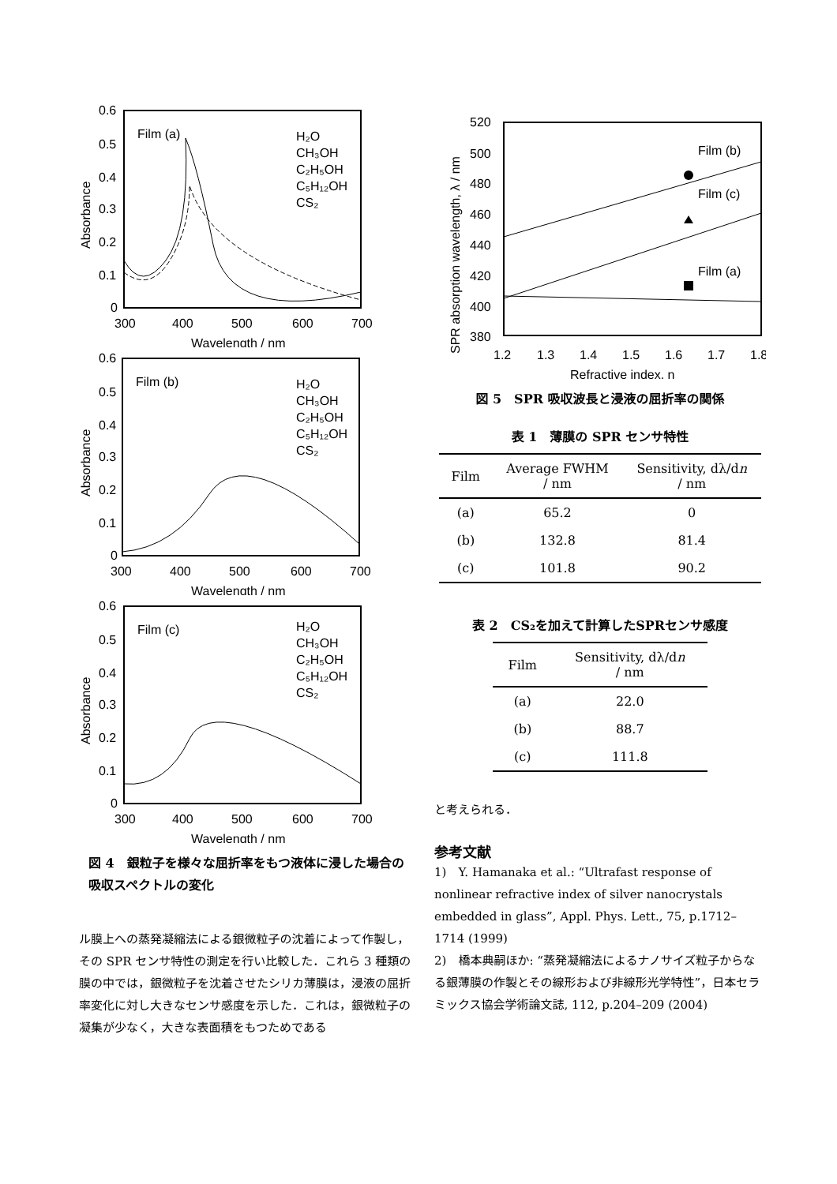0.6
0.5
0.4
0.3
0.2
0.1
0
300
400
500
600
700
Wavelength / nm
Absorbance
Film (a)
H₂O
CH₃OH
C₂H₅OH
C₅H₁₂OH
CS₂
0.6
0.5
0.4
0.3
0.2
0.1
0
300
400
500
600
700
Wavelength / nm
Absorbance
Film (b)
H₂O
CH₃OH
C₂H₅OH
C₅H₁₂OH
CS₂
0.6
0.5
0.4
0.3
0.2
0.1
0
300
400
500
600
700
Wavelength / nm
Absorbance
Film (c)
H₂O
CH₃OH
C₂H₅OH
C₅H₁₂OH
CS₂
図 4　銀粒子を様々な屈折率をもつ液体に浸した場合の吸収スペクトルの変化
ル膜上への蒸発凝縮法による銀微粒子の沈着によって作製し，その SPR センサ特性の測定を行い比較した．これら 3 種類の膜の中では，銀微粒子を沈着させたシリカ薄膜は，浸液の屈折率変化に対し大きなセンサ感度を示した．これは，銀微粒子の凝集が少なく，大きな表面積をもつためである
520
500
480
460
440
420
400
380
1.2
1.3
1.4
1.5
1.6
1.7
1.8
Refractive index, n
SPR absorption wavelength, λ / nm
Film (b)
Film (c)
Film (a)
図 5　SPR 吸収波長と浸液の屈折率の関係
表 1　薄膜の SPR センサ特性
| Film | Average FWHM / nm | Sensitivity, dλ/d n / nm |
| --- | --- | --- |
| (a) | 65.2 | 0 |
| (b) | 132.8 | 81.4 |
| (c) | 101.8 | 90.2 |
表 2　CS₂を加えて計算したSPRセンサ感度
| Film | Sensitivity, dλ/d n / nm |
| --- | --- |
| (a) | 22.0 |
| (b) | 88.7 |
| (c) | 111.8 |
と考えられる．
参考文献
1)　Y. Hamanaka et al.: “Ultrafast response of nonlinear refractive index of silver nanocrystals embedded in glass”, Appl. Phys. Lett., 75, p.1712–1714 (1999)
2)　橋本典嗣ほか: “蒸発凝縮法によるナノサイズ粒子からなる銀薄膜の作製とその線形および非線形光学特性”，日本セラミックス協会学術論文誌, 112, p.204–209 (2004)